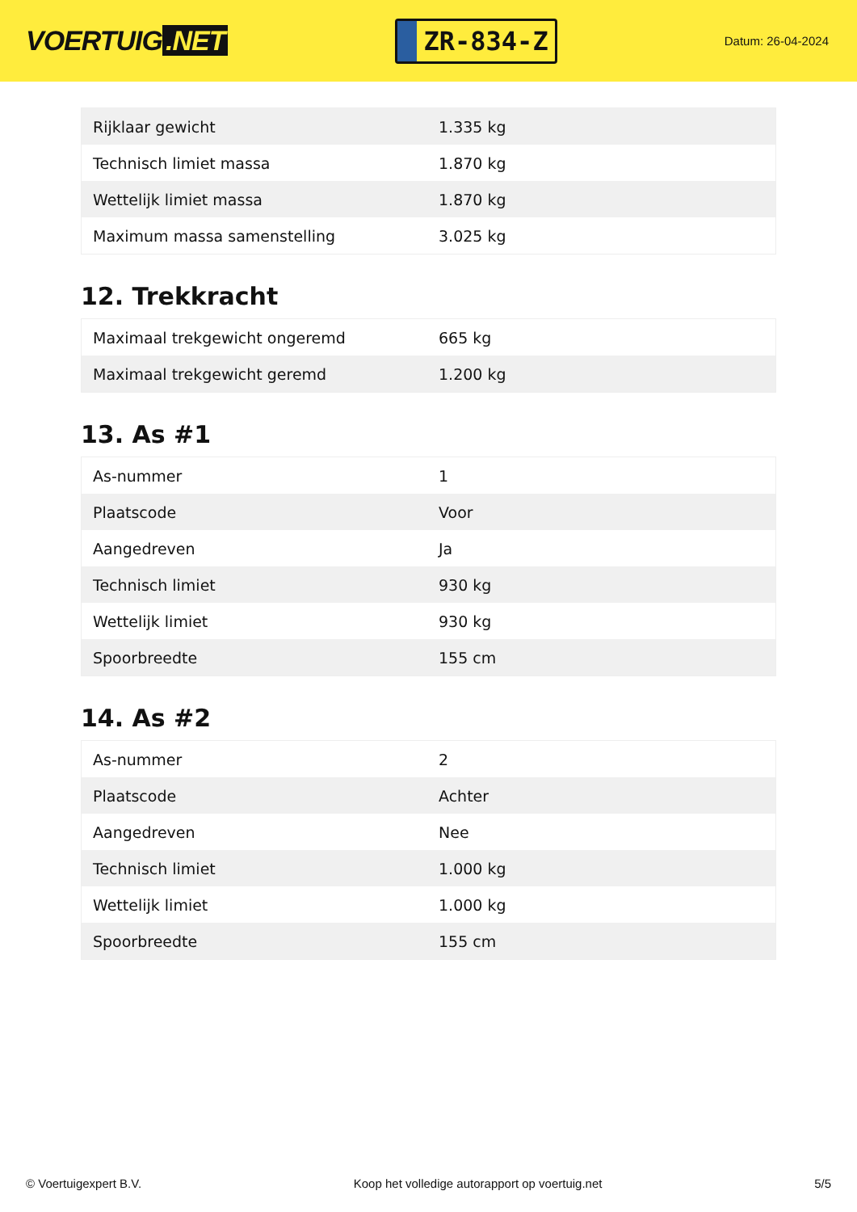VOERTUIG.NET
ZR-834-Z
Datum: 26-04-2024
| Rijklaar gewicht | 1.335 kg |
| Technisch limiet massa | 1.870 kg |
| Wettelijk limiet massa | 1.870 kg |
| Maximum massa samenstelling | 3.025 kg |
12. Trekkracht
| Maximaal trekgewicht ongeremd | 665 kg |
| Maximaal trekgewicht geremd | 1.200 kg |
13. As #1
| As-nummer | 1 |
| Plaatscode | Voor |
| Aangedreven | Ja |
| Technisch limiet | 930 kg |
| Wettelijk limiet | 930 kg |
| Spoorbreedte | 155 cm |
14. As #2
| As-nummer | 2 |
| Plaatscode | Achter |
| Aangedreven | Nee |
| Technisch limiet | 1.000 kg |
| Wettelijk limiet | 1.000 kg |
| Spoorbreedte | 155 cm |
© Voertuigexpert B.V. Koop het volledige autorapport op voertuig.net 5/5